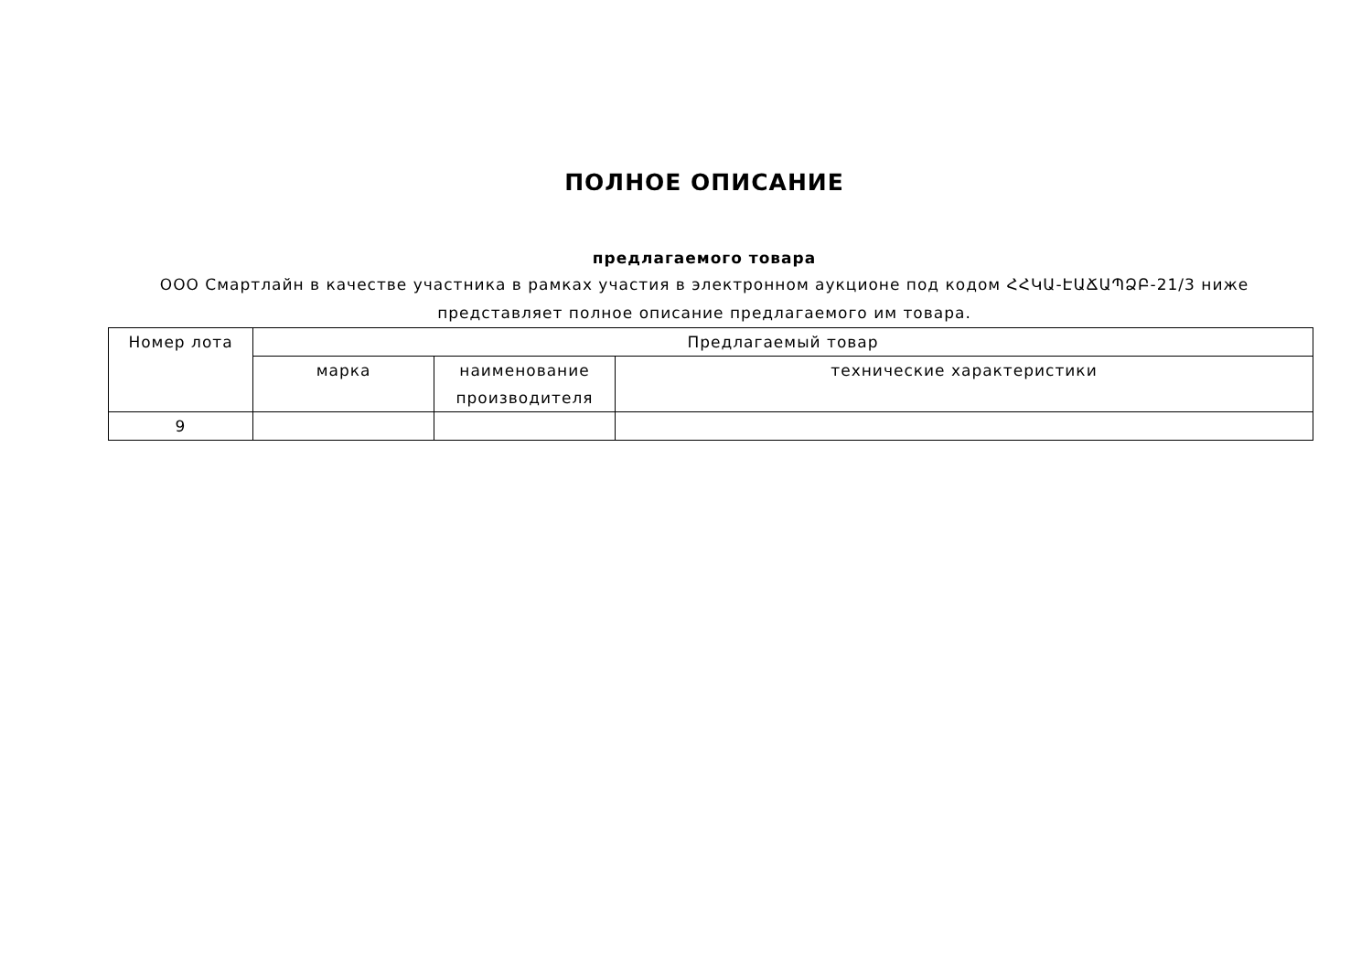ПОЛНОЕ ОПИСАНИЕ
предлагаемого товара
ООО Смартлайн в качестве участника в рамках участия в электронном аукционе под кодом ՀՀԿԱ-ԷԱՃԱՊՁԲ-21/3 ниже
представляет полное описание предлагаемого им товара.
| Номер лота | Предлагаемый товар | | |
| --- | --- | --- | --- |
| | марка | наименование производителя | технические характеристики |
| 9 | | | |